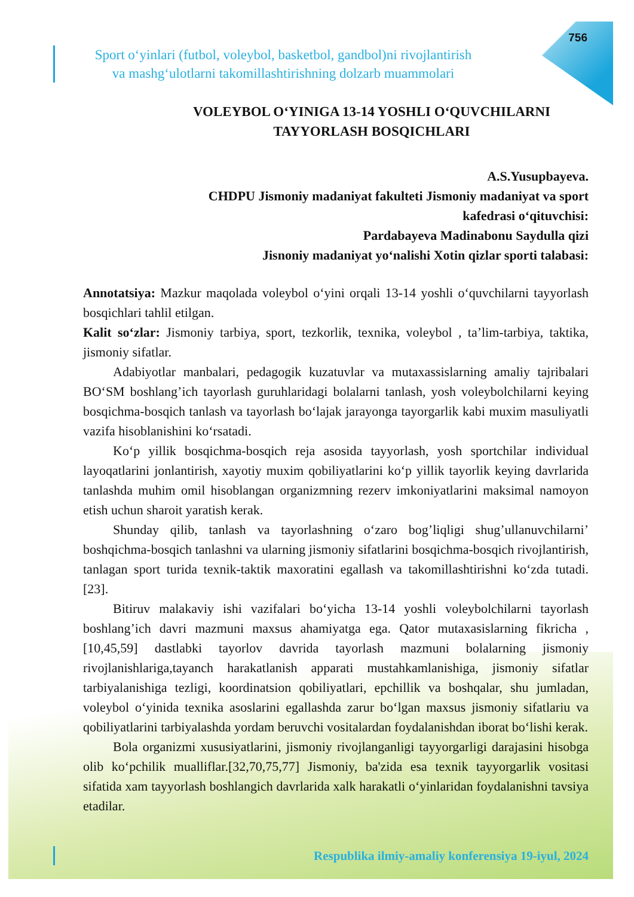756
Sport o‘yinlari (futbol, voleybol, basketbol, gandbol)ni rivojlantirish
va mashg‘ulotlarni takomillashtirishning dolzarb muammolari
VOLEYBOL O‘YINIGA 13-14 YOSHLI O‘QUVCHILARNI
TAYYORLASH BOSQICHLARI
A.S.Yusupbayeva.
CHDPU Jismoniy madaniyat fakulteti Jismoniy madaniyat va sport
kafedrasi o‘qituvchisi:
Pardabayeva Madinabonu Saydulla qizi
Jisnoniy madaniyat yo‘nalishi Xotin qizlar sporti talabasi:
Annotatsiya: Mazkur maqolada voleybol o‘yini orqali 13-14 yoshli o‘quvchilarni tayyorlash bosqichlari tahlil etilgan.
Kalit so‘zlar: Jismoniy tarbiya, sport, tezkorlik, texnika, voleybol , ta’lim-tarbiya, taktika, jismoniy sifatlar.
Adabiyotlar manbalari, pedagogik kuzatuvlar va mutaxassislarning amaliy tajribalari BO‘SM boshlang’ich tayorlash guruhlaridagi bolalarni tanlash, yosh voleybolchilarni keying bosqichma-bosqich tanlash va tayorlash bo‘lajak jarayonga tayorgarlik kabi muxim masuliyatli vazifa hisoblanishini ko‘rsatadi.
Ko‘p yillik bosqichma-bosqich reja asosida tayyorlash, yosh sportchilar individual layoqatlarini jonlantirish, xayotiy muxim qobiliyatlarini ko‘p yillik tayorlik keying davrlarida tanlashda muhim omil hisoblangan organizmning rezerv imkoniyatlarini maksimal namoyon etish uchun sharoit yaratish kerak.
Shunday qilib, tanlash va tayorlashning o‘zaro bog’liqligi shug’ullanuvchilarni’ boshqichma-bosqich tanlashni va ularning jismoniy sifatlarini bosqichma-bosqich rivojlantirish, tanlagan sport turida texnik-taktik maxoratini egallash va takomillashtirishni ko‘zda tutadi. [23].
Bitiruv malakaviy ishi vazifalari bo‘yicha 13-14 yoshli voleybolchilarni tayorlash boshlang’ich davri mazmuni maxsus ahamiyatga ega. Qator mutaxasislarning fikricha , [10,45,59] dastlabki tayorlov davrida tayorlash mazmuni bolalarning jismoniy rivojlanishlariga,tayanch harakatlanish apparati mustahkamlanishiga, jismoniy sifatlar tarbiyalanishiga tezligi, koordinatsion qobiliyatlari, epchillik va boshqalar, shu jumladan, voleybol o‘yinida texnika asoslarini egallashda zarur bo‘lgan maxsus jismoniy sifatlariu va qobiliyatlarini tarbiyalashda yordam beruvchi vositalardan foydalanishdan iborat bo‘lishi kerak.
Bola organizmi xususiyatlarini, jismoniy rivojlanganligi tayyorgarligi darajasini hisobga olib ko‘pchilik mualliflar.[32,70,75,77] Jismoniy, ba'zida esa texnik tayyorgarlik vositasi sifatida xam tayyorlash boshlangich davrlarida xalk harakatli o‘yinlaridan foydalanishni tavsiya etadilar.
Respublika ilmiy-amaliy konferensiya 19-iyul, 2024